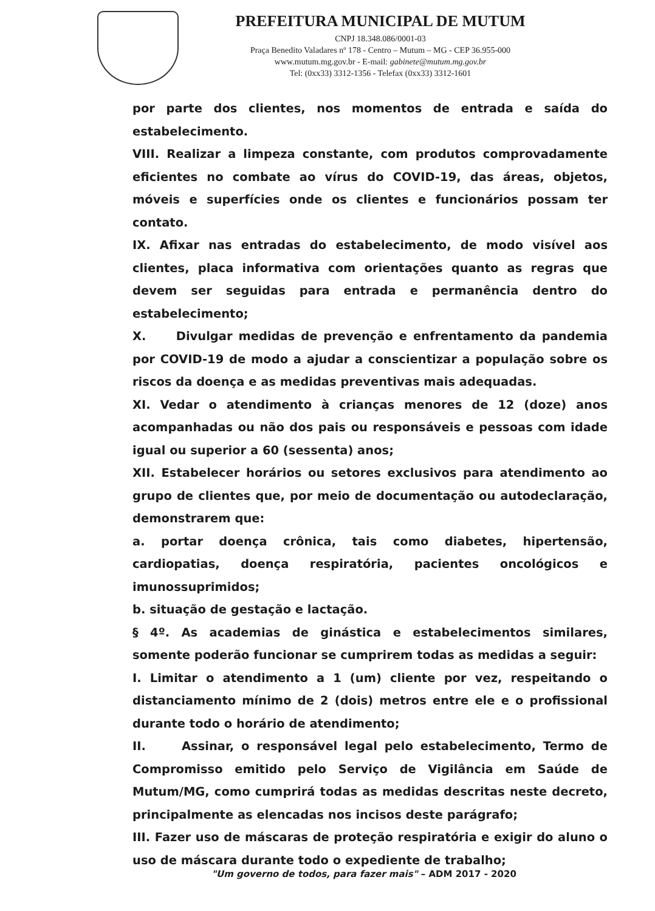PREFEITURA MUNICIPAL DE MUTUM
CNPJ 18.348.086/0001-03
Praça Benedito Valadares nº 178 - Centro – Mutum – MG - CEP 36.955-000
www.mutum.mg.gov.br - E-mail: gabinete@mutum.mg.gov.br
Tel: (0xx33) 3312-1356 - Telefax (0xx33) 3312-1601
por parte dos clientes, nos momentos de entrada e saída do estabelecimento.
VIII. Realizar a limpeza constante, com produtos comprovadamente eficientes no combate ao vírus do COVID-19, das áreas, objetos, móveis e superfícies onde os clientes e funcionários possam ter contato.
IX. Afixar nas entradas do estabelecimento, de modo visível aos clientes, placa informativa com orientações quanto as regras que devem ser seguidas para entrada e permanência dentro do estabelecimento;
X. Divulgar medidas de prevenção e enfrentamento da pandemia por COVID-19 de modo a ajudar a conscientizar a população sobre os riscos da doença e as medidas preventivas mais adequadas.
XI. Vedar o atendimento à crianças menores de 12 (doze) anos acompanhadas ou não dos pais ou responsáveis e pessoas com idade igual ou superior a 60 (sessenta) anos;
XII. Estabelecer horários ou setores exclusivos para atendimento ao grupo de clientes que, por meio de documentação ou autodeclaração, demonstrarem que:
a. portar doença crônica, tais como diabetes, hipertensão, cardiopatias, doença respiratória, pacientes oncológicos e imunossuprimidos;
b. situação de gestação e lactação.
§ 4º. As academias de ginástica e estabelecimentos similares, somente poderão funcionar se cumprirem todas as medidas a seguir:
I. Limitar o atendimento a 1 (um) cliente por vez, respeitando o distanciamento mínimo de 2 (dois) metros entre ele e o profissional durante todo o horário de atendimento;
II. Assinar, o responsável legal pelo estabelecimento, Termo de Compromisso emitido pelo Serviço de Vigilância em Saúde de Mutum/MG, como cumprirá todas as medidas descritas neste decreto, principalmente as elencadas nos incisos deste parágrafo;
III. Fazer uso de máscaras de proteção respiratória e exigir do aluno o uso de máscara durante todo o expediente de trabalho;
"Um governo de todos, para fazer mais" – ADM 2017 - 2020